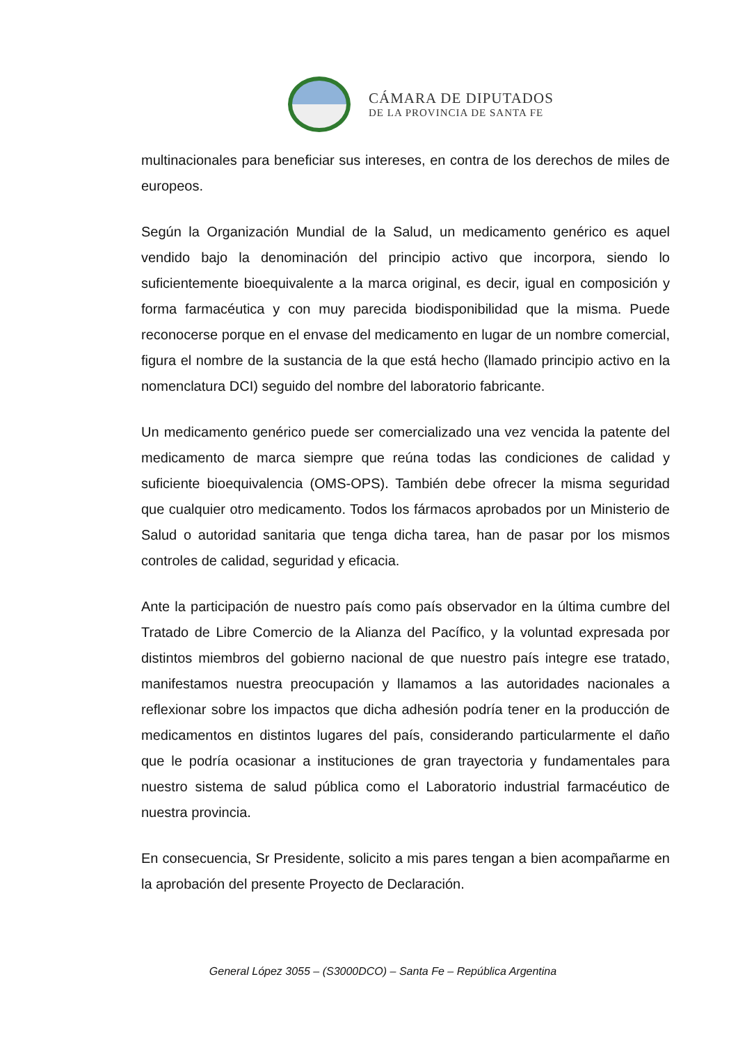CÁMARA DE DIPUTADOS
DE LA PROVINCIA DE SANTA FE
multinacionales para beneficiar sus intereses, en contra de los derechos de miles de europeos.
Según la Organización Mundial de la Salud, un medicamento genérico es aquel vendido bajo la denominación del principio activo que incorpora, siendo lo suficientemente bioequivalente a la marca original, es decir, igual en composición y forma farmacéutica y con muy parecida biodisponibilidad que la misma. Puede reconocerse porque en el envase del medicamento en lugar de un nombre comercial, figura el nombre de la sustancia de la que está hecho (llamado principio activo en la nomenclatura DCI) seguido del nombre del laboratorio fabricante.
Un medicamento genérico puede ser comercializado una vez vencida la patente del medicamento de marca siempre que reúna todas las condiciones de calidad y suficiente bioequivalencia (OMS-OPS). También debe ofrecer la misma seguridad que cualquier otro medicamento. Todos los fármacos aprobados por un Ministerio de Salud o autoridad sanitaria que tenga dicha tarea, han de pasar por los mismos controles de calidad, seguridad y eficacia.
Ante la participación de nuestro país como país observador en la última cumbre del Tratado de Libre Comercio de la Alianza del Pacífico, y la voluntad expresada por distintos miembros del gobierno nacional de que nuestro país integre ese tratado, manifestamos nuestra preocupación y llamamos a las autoridades nacionales a reflexionar sobre los impactos que dicha adhesión podría tener en la producción de medicamentos en distintos lugares del país, considerando particularmente el daño que le podría ocasionar a instituciones de gran trayectoria y fundamentales para nuestro sistema de salud pública como el Laboratorio industrial farmacéutico de nuestra provincia.
En consecuencia, Sr Presidente, solicito a mis pares tengan a bien acompañarme en la aprobación del presente Proyecto de Declaración.
General López 3055 – (S3000DCO) – Santa Fe – República Argentina